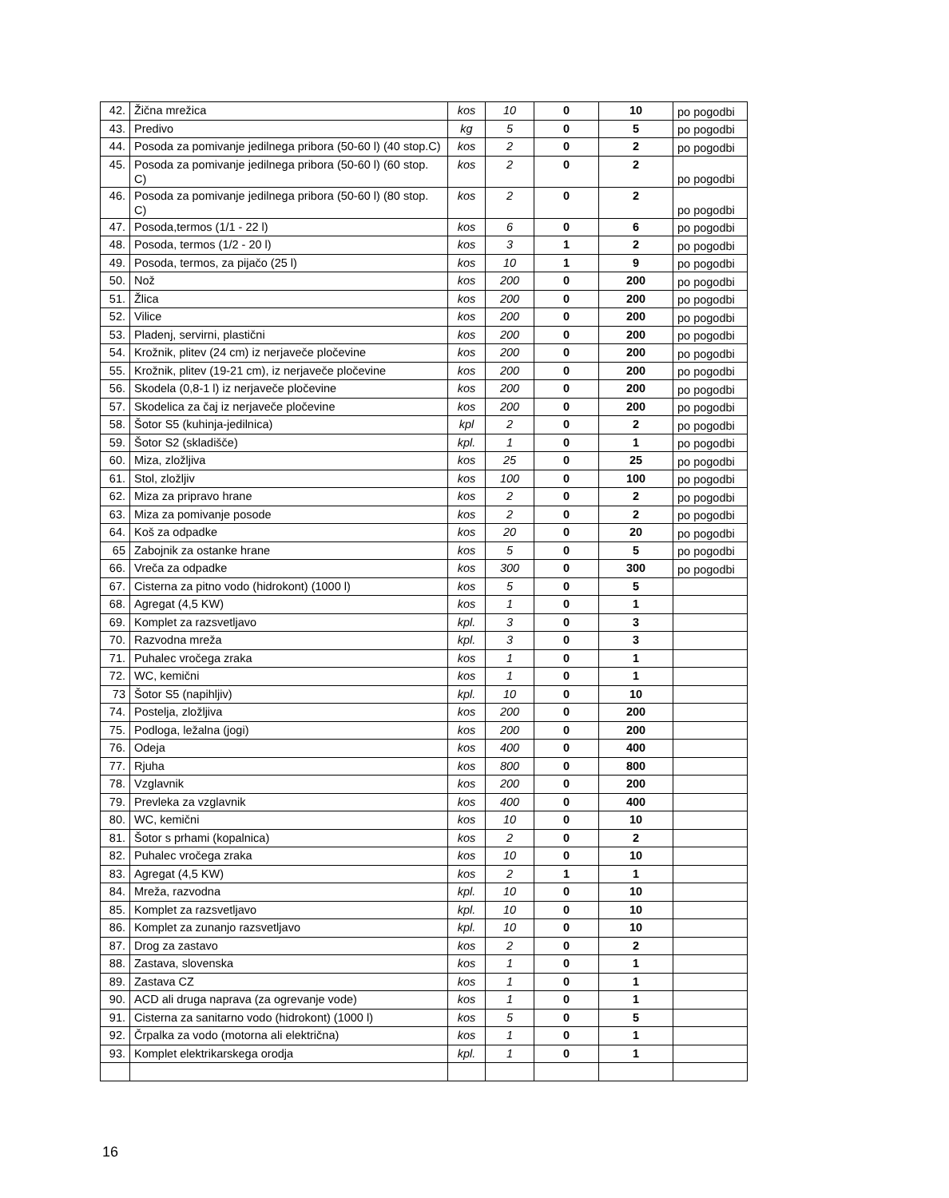| 42. | Žična mrežica | kos | 10 | 0 | 10 | po pogodbi |
| 43. | Predivo | kg | 5 | 0 | 5 | po pogodbi |
| 44. | Posoda za pomivanje jedilnega pribora (50-60 l) (40 stop.C) | kos | 2 | 0 | 2 | po pogodbi |
| 45. | Posoda za pomivanje jedilnega pribora (50-60 l) (60 stop. C) | kos | 2 | 0 | 2 | po pogodbi |
| 46. | Posoda za pomivanje jedilnega pribora (50-60 l) (80 stop. C) | kos | 2 | 0 | 2 | po pogodbi |
| 47. | Posoda,termos (1/1 - 22 l) | kos | 6 | 0 | 6 | po pogodbi |
| 48. | Posoda, termos (1/2 - 20 l) | kos | 3 | 1 | 2 | po pogodbi |
| 49. | Posoda, termos, za pijačo (25 l) | kos | 10 | 1 | 9 | po pogodbi |
| 50. | Nož | kos | 200 | 0 | 200 | po pogodbi |
| 51. | Žlica | kos | 200 | 0 | 200 | po pogodbi |
| 52. | Vilice | kos | 200 | 0 | 200 | po pogodbi |
| 53. | Pladenj, servirni, plastični | kos | 200 | 0 | 200 | po pogodbi |
| 54. | Krožnik, plitev (24 cm) iz nerjaveče pločevine | kos | 200 | 0 | 200 | po pogodbi |
| 55. | Krožnik, plitev (19-21 cm), iz nerjaveče pločevine | kos | 200 | 0 | 200 | po pogodbi |
| 56. | Skodela (0,8-1 l) iz nerjaveče pločevine | kos | 200 | 0 | 200 | po pogodbi |
| 57. | Skodelica za čaj iz nerjaveče pločevine | kos | 200 | 0 | 200 | po pogodbi |
| 58. | Šotor S5 (kuhinja-jedilnica) | kpl | 2 | 0 | 2 | po pogodbi |
| 59. | Šotor S2 (skladišče) | kpl. | 1 | 0 | 1 | po pogodbi |
| 60. | Miza, zložljiva | kos | 25 | 0 | 25 | po pogodbi |
| 61. | Stol, zložljiv | kos | 100 | 0 | 100 | po pogodbi |
| 62. | Miza za pripravo hrane | kos | 2 | 0 | 2 | po pogodbi |
| 63. | Miza za pomivanje posode | kos | 2 | 0 | 2 | po pogodbi |
| 64. | Koš za odpadke | kos | 20 | 0 | 20 | po pogodbi |
| 65 | Zabojnik za ostanke hrane | kos | 5 | 0 | 5 | po pogodbi |
| 66. | Vreča za odpadke | kos | 300 | 0 | 300 | po pogodbi |
| 67. | Cisterna za pitno vodo (hidrokont) (1000 l) | kos | 5 | 0 | 5 | |
| 68. | Agregat (4,5 KW) | kos | 1 | 0 | 1 | |
| 69. | Komplet za razsvetljavo | kpl. | 3 | 0 | 3 | |
| 70. | Razvodna mreža | kpl. | 3 | 0 | 3 | |
| 71. | Puhalec vročega zraka | kos | 1 | 0 | 1 | |
| 72. | WC, kemični | kos | 1 | 0 | 1 | |
| 73 | Šotor S5 (napihljiv) | kpl. | 10 | 0 | 10 | |
| 74. | Postelja, zložljiva | kos | 200 | 0 | 200 | |
| 75. | Podloga, ležalna (jogi) | kos | 200 | 0 | 200 | |
| 76. | Odeja | kos | 400 | 0 | 400 | |
| 77. | Rjuha | kos | 800 | 0 | 800 | |
| 78. | Vzglavnik | kos | 200 | 0 | 200 | |
| 79. | Prevleka za vzglavnik | kos | 400 | 0 | 400 | |
| 80. | WC, kemični | kos | 10 | 0 | 10 | |
| 81. | Šotor s prhami (kopalnica) | kos | 2 | 0 | 2 | |
| 82. | Puhalec vročega zraka | kos | 10 | 0 | 10 | |
| 83. | Agregat (4,5 KW) | kos | 2 | 1 | 1 | |
| 84. | Mreža, razvodna | kpl. | 10 | 0 | 10 | |
| 85. | Komplet za razsvetljavo | kpl. | 10 | 0 | 10 | |
| 86. | Komplet za zunanjo razsvetljavo | kpl. | 10 | 0 | 10 | |
| 87. | Drog za zastavo | kos | 2 | 0 | 2 | |
| 88. | Zastava, slovenska | kos | 1 | 0 | 1 | |
| 89. | Zastava CZ | kos | 1 | 0 | 1 | |
| 90. | ACD ali druga naprava (za ogrevanje vode) | kos | 1 | 0 | 1 | |
| 91. | Cisterna za sanitarno vodo (hidrokont) (1000 l) | kos | 5 | 0 | 5 | |
| 92. | Črpalka za vodo (motorna ali električna) | kos | 1 | 0 | 1 | |
| 93. | Komplet elektrikarskega orodja | kpl. | 1 | 0 | 1 | |
16